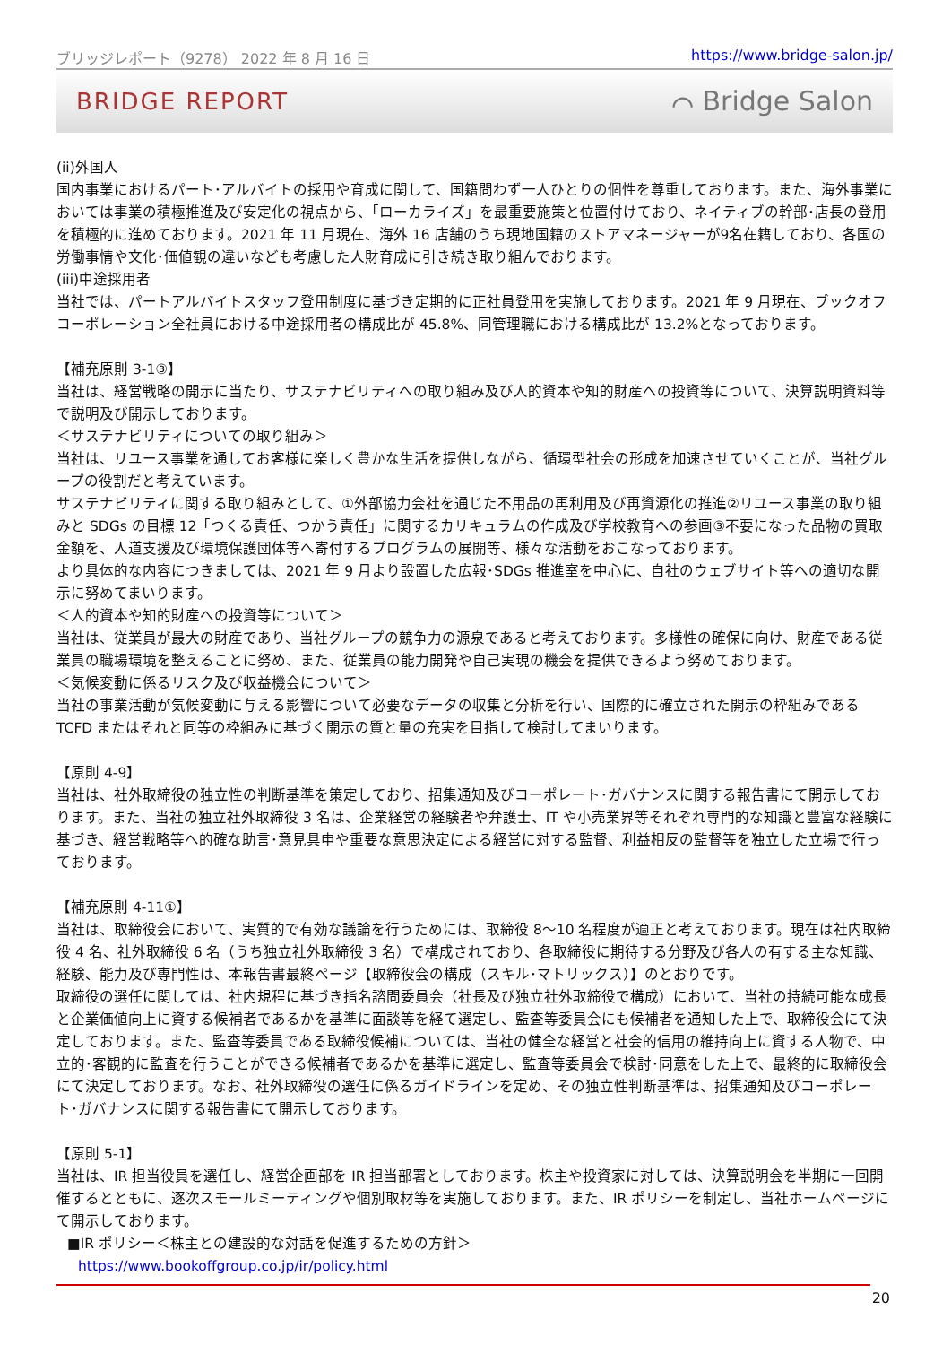ブリッジレポート（9278） 2022 年 8 月 16 日 https://www.bridge-salon.jp/
BRIDGE REPORT ⌒ Bridge Salon
(ii)外国人
国内事業におけるパート･アルバイトの採用や育成に関して、国籍問わず一人ひとりの個性を尊重しております。また、海外事業においては事業の積極推進及び安定化の視点から、「ローカライズ」を最重要施策と位置付けており、ネイティブの幹部･店長の登用を積極的に進めております。2021 年 11 月現在、海外 16 店舗のうち現地国籍のストアマネージャーが9名在籍しており、各国の労働事情や文化･価値観の違いなども考慮した人財育成に引き続き取り組んでおります。
(iii)中途採用者
当社では、パートアルバイトスタッフ登用制度に基づき定期的に正社員登用を実施しております。2021 年 9 月現在、ブックオフコーポレーション全社員における中途採用者の構成比が 45.8%、同管理職における構成比が 13.2%となっております。
【補充原則 3-1③】
当社は、経営戦略の開示に当たり、サステナビリティへの取り組み及び人的資本や知的財産への投資等について、決算説明資料等で説明及び開示しております。
＜サステナビリティについての取り組み＞
当社は、リユース事業を通してお客様に楽しく豊かな生活を提供しながら、循環型社会の形成を加速させていくことが、当社グループの役割だと考えています。
サステナビリティに関する取り組みとして、①外部協力会社を通じた不用品の再利用及び再資源化の推進②リユース事業の取り組みと SDGs の目標 12「つくる責任、つかう責任」に関するカリキュラムの作成及び学校教育への参画③不要になった品物の買取金額を、人道支援及び環境保護団体等へ寄付するプログラムの展開等、様々な活動をおこなっております。
より具体的な内容につきましては、2021 年 9 月より設置した広報･SDGs 推進室を中心に、自社のウェブサイト等への適切な開示に努めてまいります。
＜人的資本や知的財産への投資等について＞
当社は、従業員が最大の財産であり、当社グループの競争力の源泉であると考えております。多様性の確保に向け、財産である従業員の職場環境を整えることに努め、また、従業員の能力開発や自己実現の機会を提供できるよう努めております。
＜気候変動に係るリスク及び収益機会について＞
当社の事業活動が気候変動に与える影響について必要なデータの収集と分析を行い、国際的に確立された開示の枠組みである TCFD またはそれと同等の枠組みに基づく開示の質と量の充実を目指して検討してまいります。
【原則 4-9】
当社は、社外取締役の独立性の判断基準を策定しており、招集通知及びコーポレート･ガバナンスに関する報告書にて開示しております。また、当社の独立社外取締役 3 名は、企業経営の経験者や弁護士、IT や小売業界等それぞれ専門的な知識と豊富な経験に基づき、経営戦略等へ的確な助言･意見具申や重要な意思決定による経営に対する監督、利益相反の監督等を独立した立場で行っております。
【補充原則 4-11①】
当社は、取締役会において、実質的で有効な議論を行うためには、取締役 8～10 名程度が適正と考えております。現在は社内取締役 4 名、社外取締役 6 名（うち独立社外取締役 3 名）で構成されており、各取締役に期待する分野及び各人の有する主な知識、経験、能力及び専門性は、本報告書最終ページ【取締役会の構成（スキル･マトリックス）】のとおりです。
取締役の選任に関しては、社内規程に基づき指名諮問委員会（社長及び独立社外取締役で構成）において、当社の持続可能な成長と企業価値向上に資する候補者であるかを基準に面談等を経て選定し、監査等委員会にも候補者を通知した上で、取締役会にて決定しております。また、監査等委員である取締役候補については、当社の健全な経営と社会的信用の維持向上に資する人物で、中立的･客観的に監査を行うことができる候補者であるかを基準に選定し、監査等委員会で検討･同意をした上で、最終的に取締役会にて決定しております。なお、社外取締役の選任に係るガイドラインを定め、その独立性判断基準は、招集通知及びコーポレート･ガバナンスに関する報告書にて開示しております。
【原則 5-1】
当社は、IR 担当役員を選任し、経営企画部を IR 担当部署としております。株主や投資家に対しては、決算説明会を半期に一回開催するとともに、逐次スモールミーティングや個別取材等を実施しております。また、IR ポリシーを制定し、当社ホームページにて開示しております。
■IR ポリシー＜株主との建設的な対話を促進するための方針＞
https://www.bookoffgroup.co.jp/ir/policy.html
20